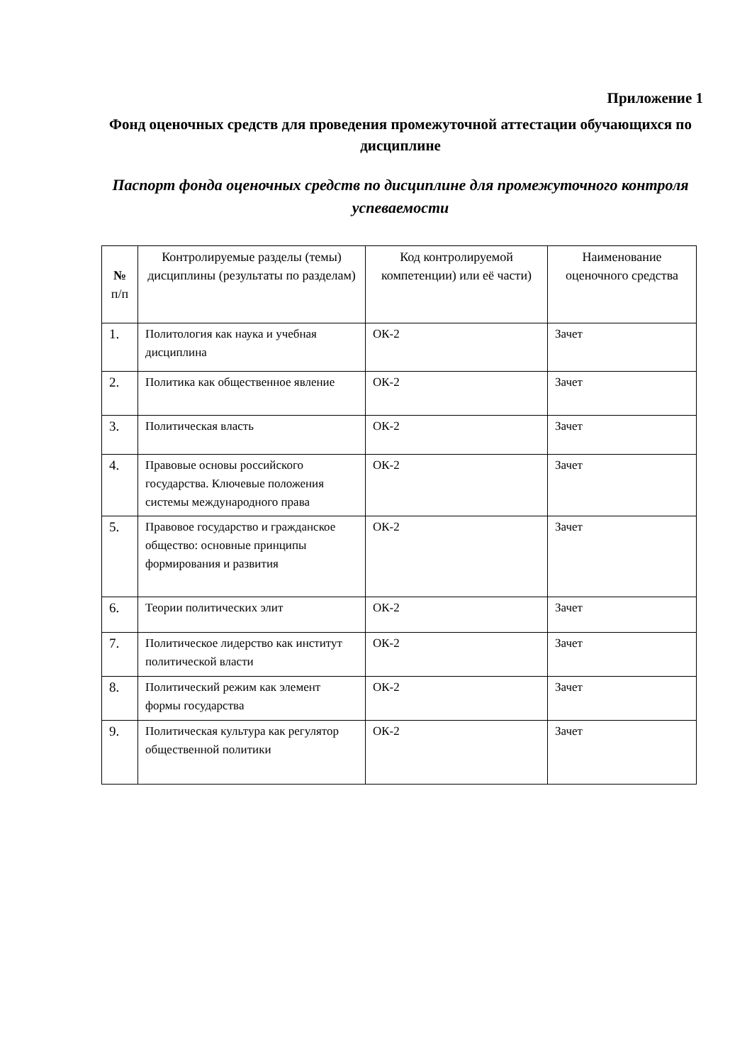Приложение 1
Фонд оценочных средств для проведения промежуточной аттестации обучающихся по дисциплине
Паспорт фонда оценочных средств по дисциплине для промежуточного контроля успеваемости
| № п/п | Контролируемые разделы (темы) дисциплины (результаты по разделам) | Код контролируемой компетенции) или её части) | Наименование оценочного средства |
| --- | --- | --- | --- |
| 1. | Политология как наука и учебная дисциплина | ОК-2 | Зачет |
| 2. | Политика как общественное явление | ОК-2 | Зачет |
| 3. | Политическая власть | ОК-2 | Зачет |
| 4. | Правовые основы российского государства. Ключевые положения системы международного права | ОК-2 | Зачет |
| 5. | Правовое государство и гражданское общество: основные принципы формирования и развития | ОК-2 | Зачет |
| 6. | Теории политических элит | ОК-2 | Зачет |
| 7. | Политическое лидерство как институт политической власти | ОК-2 | Зачет |
| 8. | Политический режим как элемент формы государства | ОК-2 | Зачет |
| 9. | Политическая культура как регулятор общественной политики | ОК-2 | Зачет |